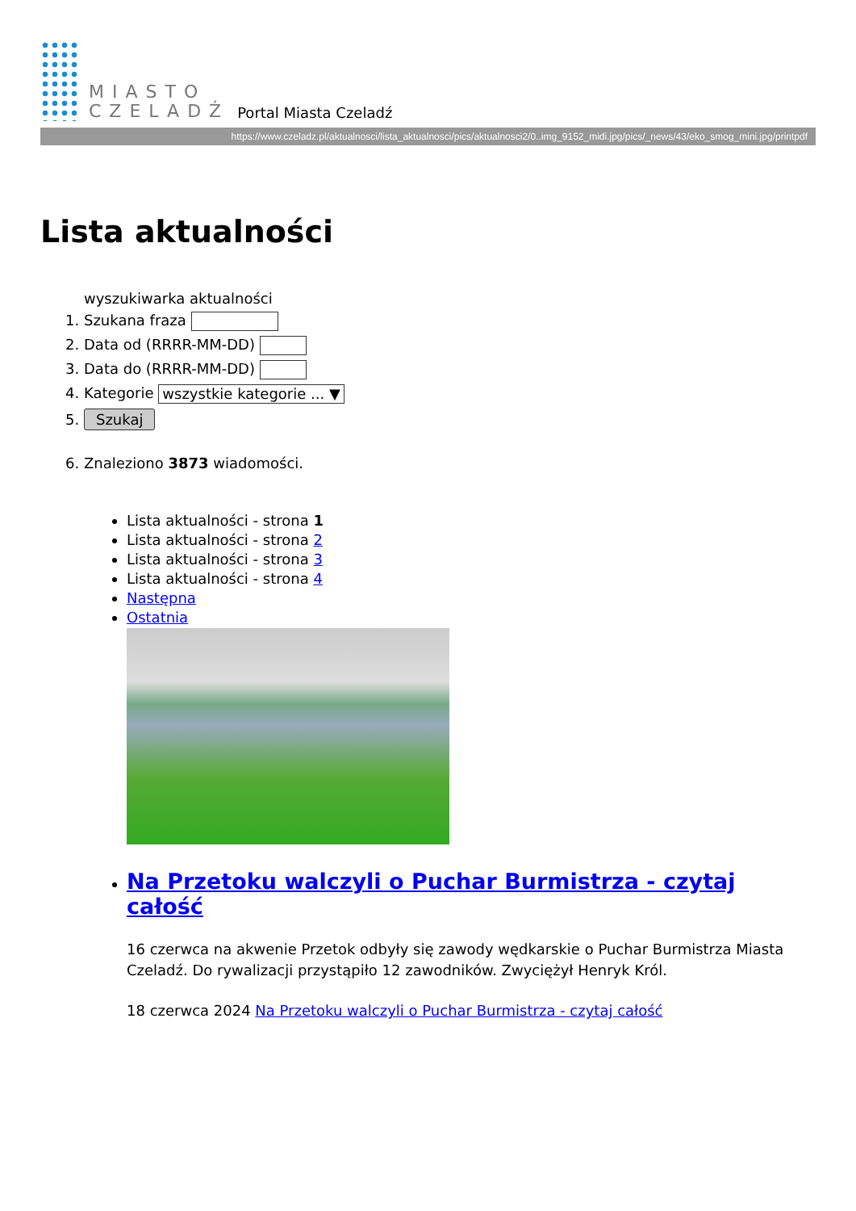MIASTO
CZELADŹ
Portal Miasta Czeladź
https://www.czeladz.pl/aktualnosci/lista_aktualnosci/pics/aktualnosci2/0..img_9152_midi.jpg/pics/_news/43/eko_smog_mini.jpg/printpdf
Lista aktualności
wyszukiwarka aktualności
1. Szukana fraza
2. Data od (RRRR-MM-DD)
3. Data do (RRRR-MM-DD)
4. Kategorie wszystkie kategorie ... ▼
5. Szukaj
6. Znaleziono 3873 wiadomości.
Lista aktualności - strona 1
Lista aktualności - strona 2
Lista aktualności - strona 3
Lista aktualności - strona 4
Następna
Ostatnia
Na Przetoku walczyli o Puchar Burmistrza - czytaj całość
16 czerwca na akwenie Przetok odbyły się zawody wędkarskie o Puchar Burmistrza Miasta Czeladź. Do rywalizacji przystąpiło 12 zawodników. Zwyciężył Henryk Król.
18 czerwca 2024 Na Przetoku walczyli o Puchar Burmistrza - czytaj całość